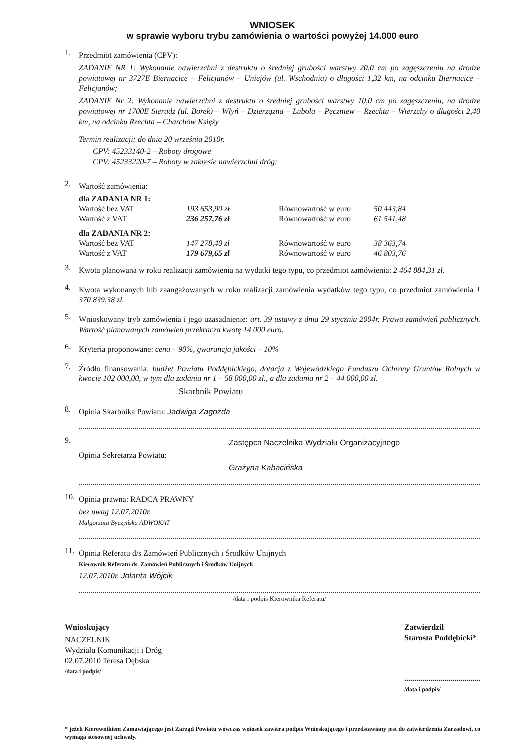WNIOSEK
w sprawie wyboru trybu zamówienia o wartości powyżej 14.000 euro
1.
Przedmiot zamówienia (CPV):
ZADANIE NR 1: Wykonanie nawierzchni z destruktu o średniej grubości warstwy 20,0 cm po zagęszczeniu na drodze powiatowej nr 3727E Biernacice – Felicjanów – Uniejów (ul. Wschodnia) o długości 1,32 km, na odcinku Biernacice – Felicjanów;
ZADANIE Nr 2: Wykonanie nawierzchni z destruktu o średniej grubości warstwy 10,0 cm po zagęszczeniu, na drodze powiatowej nr 1700E Sieradz (ul. Borek) – Włyń – Dzierząznа – Lubola – Pęczniew – Rzechta – Wierzchy o długości 2,40 km, na odcinku Rzechta – Charchów Księży
Termin realizacji: do dnia 20 września 2010r.
CPV: 45233140-2 – Roboty drogowe
CPV: 45233220-7 – Roboty w zakresie nawierzchni dróg:
2.
Wartość zamówienia:
| dla ZADANIA NR 1: | | | |
| Wartość bez VAT | 193 653,90 zł | Równowartość w euro | 50 443,84 |
| Wartość z VAT | 236 257,76 zł | Równowartość w euro | 61 541,48 |
| dla ZADANIA NR 2: | | | |
| Wartość bez VAT | 147 278,40 zł | Równowartość w euro | 38 363,74 |
| Wartość z VAT | 179 679,65 zł | Równowartość w euro | 46 803,76 |
3.
Kwota planowana w roku realizacji zamówienia na wydatki tego typu, co przedmiot zamówienia: 2 464 884,31 zł.
4.
Kwota wykonanych lub zaangażowanych w roku realizacji zamówienia wydatków tego typu, co przedmiot zamówienia 1 370 839,38 zł.
5.
Wnioskowany tryb zamówienia i jego uzasadnienie: art. 39 ustawy z dnia 29 stycznia 2004r. Prawo zamówień publicznych. Wartość planowanych zamówień przekracza kwotę 14 000 euro.
6.
Kryteria proponowane: cena – 90%, gwarancja jakości – 10%
7.
Źródło finansowania: budżet Powiatu Poddębickiego, dotacja z Wojewódzkiego Funduszu Ochrony Gruntów Rolnych w kwocie 102 000,00, w tym dla zadania nr 1 – 58 000,00 zł., a dla zadania nr 2 – 44 000,00 zł.
Skarbnik Powiatu
8.
Opinia Skarbnika Powiatu: Jadwiga Zagozda
9.
Zastępca Naczelnika Wydziału Organizacyjnego
Opinia Sekretarza Powiatu:
Grażyna Kabacińska
10.
Opinia prawna: RADCA PRAWNY
bez uwag 12.07.2010r.
Małgorzata Byczyńska ADWOKAT
11.
Opinia Referatu d/s Zamówień Publicznych i Środków Unijnych
Kierownik Referatu ds. Zamówień Publicznych i Środków Unijnych
12.07.2010r. Jolanta Wójcik
/data i podpis Kierownika Referatu/
Wnioskujący
NACZELNIK
Wydziału Komunikacji i Dróg
02.07.2010 Teresa Dębska
/data i podpis/
Zatwierdził
Starosta Poddębicki*
......................................
/data i podpis/
* jeżeli Kierownikiem Zamawiającego jest Zarząd Powiatu wówczas wniosek zawiera podpis Wnioskującego i przedstawiany jest do zatwierdzenia Zarządowi, co wymaga stosownej uchwały.